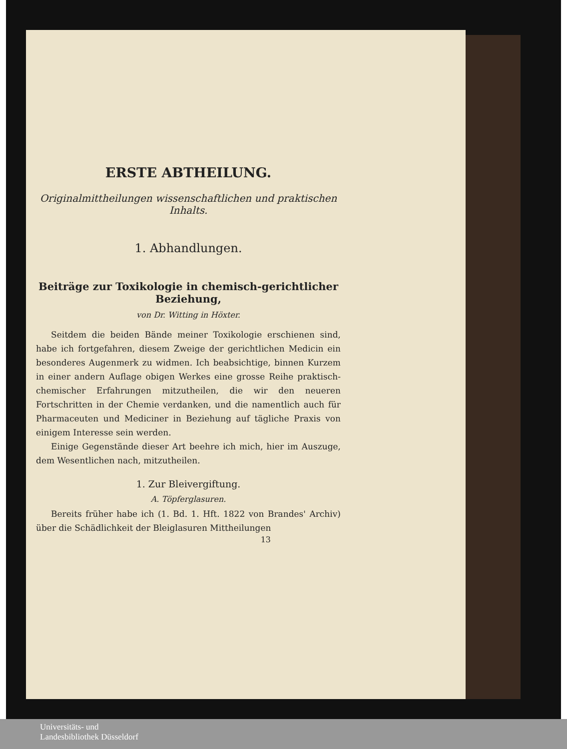ERSTE ABTHEILUNG.
Originalmittheilungen wissenschaftlichen und praktischen Inhalts.
1. Abhandlungen.
Beiträge zur Toxikologie in chemisch-gerichtlicher Beziehung,
von Dr. Witting in Höxter.
Seitdem die beiden Bände meiner Toxikologie erschienen sind, habe ich fortgefahren, diesem Zweige der gerichtlichen Medicin ein besonderes Augenmerk zu widmen. Ich beabsichtige, binnen Kurzem in einer andern Auflage obigen Werkes eine grosse Reihe praktisch-chemischer Erfahrungen mitzutheilen, die wir den neueren Fortschritten in der Chemie verdanken, und die namentlich auch für Pharmaceuten und Mediciner in Beziehung auf tägliche Praxis von einigem Interesse sein werden.
Einige Gegenstände dieser Art beehre ich mich, hier im Auszuge, dem Wesentlichen nach, mitzutheilen.
1. Zur Bleivergiftung.
A. Töpferglasuren.
Bereits früher habe ich (1. Bd. 1. Hft. 1822 von Brandes' Archiv) über die Schädlichkeit der Bleiglasuren Mittheilungen
13
Universitäts- und
Landesbibliothek Düsseldorf